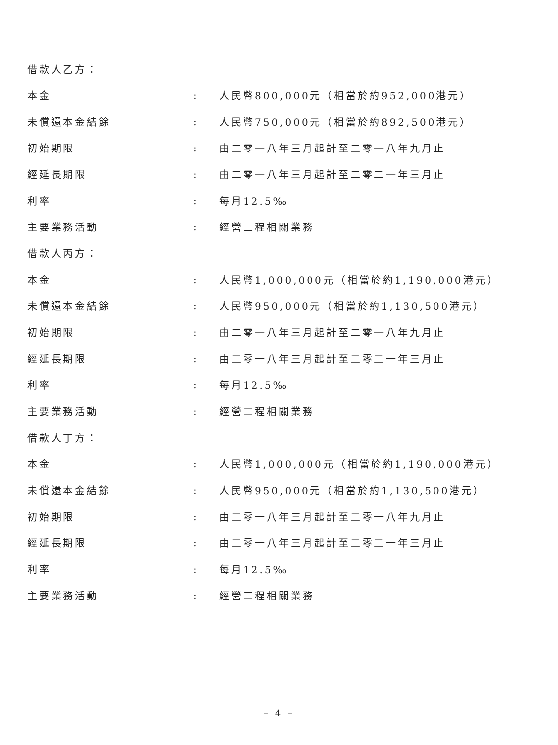借款人乙方：
本金: 人民幣800,000元（相當於約952,000港元）
未償還本金結餘: 人民幣750,000元（相當於約892,500港元）
初始期限: 由二零一八年三月起計至二零一八年九月止
經延長期限: 由二零一八年三月起計至二零二一年三月止
利率: 每月12.5‰
主要業務活動: 經營工程相關業務
借款人丙方：
本金: 人民幣1,000,000元（相當於約1,190,000港元）
未償還本金結餘: 人民幣950,000元（相當於約1,130,500港元）
初始期限: 由二零一八年三月起計至二零一八年九月止
經延長期限: 由二零一八年三月起計至二零二一年三月止
利率: 每月12.5‰
主要業務活動: 經營工程相關業務
借款人丁方：
本金: 人民幣1,000,000元（相當於約1,190,000港元）
未償還本金結餘: 人民幣950,000元（相當於約1,130,500港元）
初始期限: 由二零一八年三月起計至二零一八年九月止
經延長期限: 由二零一八年三月起計至二零二一年三月止
利率: 每月12.5‰
主要業務活動: 經營工程相關業務
– 4 –